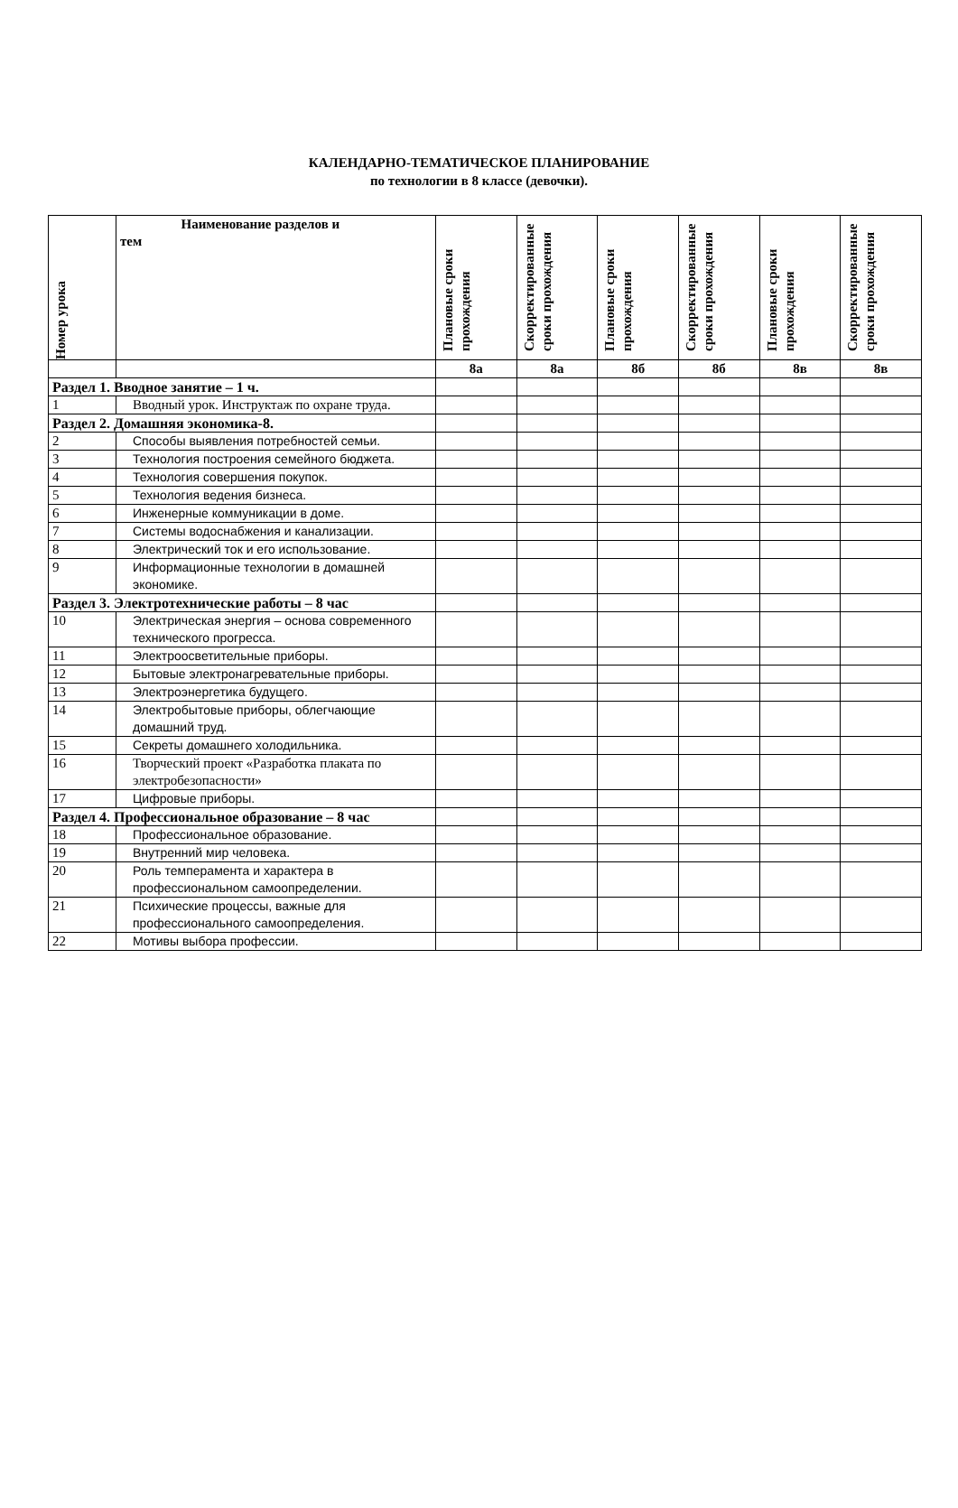КАЛЕНДАРНО-ТЕМАТИЧЕСКОЕ ПЛАНИРОВАНИЕ
по технологии в 8 классе (девочки).
| Номер урока | Наименование разделов и тем | Плановые сроки прохождения | Скорректированные сроки прохождения | Плановые сроки прохождения | Скорректированные сроки прохождения | Плановые сроки прохождения | Скорректированные сроки прохождения |
| --- | --- | --- | --- | --- | --- | --- | --- |
| | | 8а | 8а | 8б | 8б | 8в | 8в |
| Раздел 1. Вводное занятие – 1 ч. | | | | | | | |
| 1 | Вводный урок. Инструктаж по охране труда. | | | | | | |
| Раздел 2. Домашняя экономика-8. | | | | | | | |
| 2 | Способы выявления потребностей семьи. | | | | | | |
| 3 | Технология построения семейного бюджета. | | | | | | |
| 4 | Технология совершения покупок. | | | | | | |
| 5 | Технология ведения бизнеса. | | | | | | |
| 6 | Инженерные коммуникации в доме. | | | | | | |
| 7 | Системы водоснабжения и канализации. | | | | | | |
| 8 | Электрический ток и его использование. | | | | | | |
| 9 | Информационные технологии в домашней экономике. | | | | | | |
| Раздел 3. Электротехнические работы – 8 час | | | | | | | |
| 10 | Электрическая энергия – основа современного технического прогресса. | | | | | | |
| 11 | Электроосветительные приборы. | | | | | | |
| 12 | Бытовые электронагревательные приборы. | | | | | | |
| 13 | Электроэнергетика будущего. | | | | | | |
| 14 | Электробытовые приборы, облегчающие домашний труд. | | | | | | |
| 15 | Секреты домашнего холодильника. | | | | | | |
| 16 | Творческий проект «Разработка плаката по электробезопасности» | | | | | | |
| 17 | Цифровые приборы. | | | | | | |
| Раздел 4. Профессиональное образование – 8 час | | | | | | | |
| 18 | Профессиональное образование. | | | | | | |
| 19 | Внутренний мир человека. | | | | | | |
| 20 | Роль темперамента и характера в профессиональном самоопределении. | | | | | | |
| 21 | Психические процессы, важные для профессионального самоопределения. | | | | | | |
| 22 | Мотивы выбора профессии. | | | | | | |